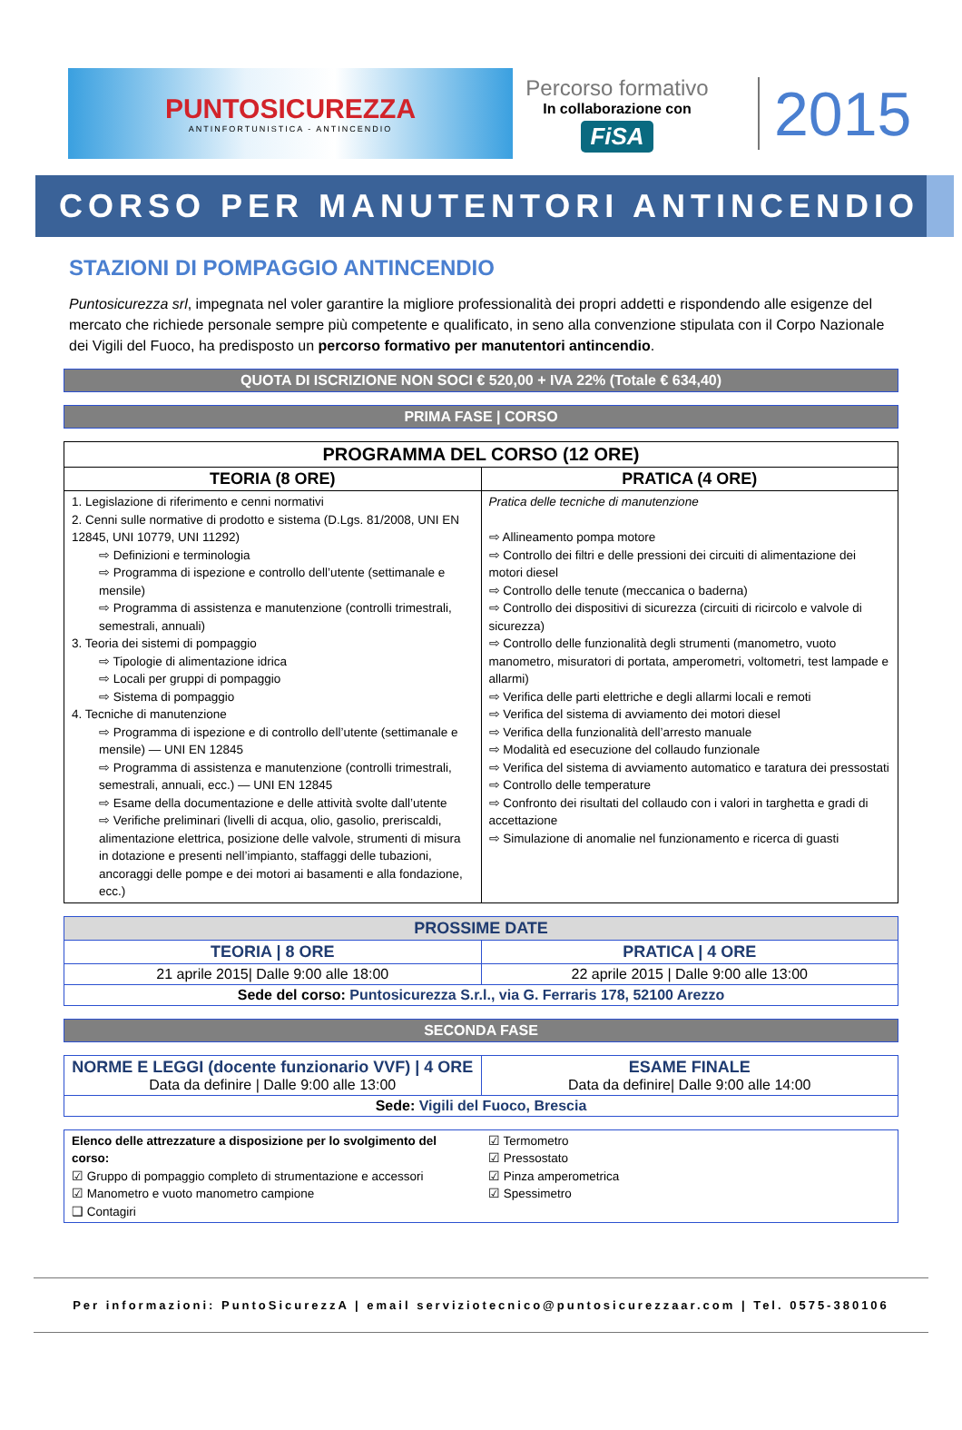PUNTOSICUREZZA
ANTINFORTUNISTICA - ANTINCENDIO
Percorso formativo
In collaborazione con
FiSA
2015
CORSO PER MANUTENTORI ANTINCENDIO
STAZIONI DI POMPAGGIO ANTINCENDIO
Puntosicurezza srl, impegnata nel voler garantire la migliore professionalità dei propri addetti e rispondendo alle esigenze del mercato che richiede personale sempre più competente e qualificato, in seno alla convenzione stipulata con il Corpo Nazionale dei Vigili del Fuoco, ha predisposto un percorso formativo per manutentori antincendio.
QUOTA DI ISCRIZIONE NON SOCI € 520,00 + IVA 22% (Totale € 634,40)
PRIMA FASE | CORSO
| PROGRAMMA DEL CORSO (12 ORE) | |
| --- | --- |
| TEORIA (8 ORE) | PRATICA (4 ORE) |
| 1. Legislazione di riferimento e cenni normativi 2. Cenni sulle normative di prodotto e sistema (D.Lgs. 81/2008, UNI EN 12845, UNI 10779, UNI 11292) ⇨ Definizioni e terminologia ⇨ Programma di ispezione e controllo dell’utente (settimanale e mensile) ⇨ Programma di assistenza e manutenzione (controlli trimestrali, semestrali, annuali) 3. Teoria dei sistemi di pompaggio ⇨ Tipologie di alimentazione idrica ⇨ Locali per gruppi di pompaggio ⇨ Sistema di pompaggio 4. Tecniche di manutenzione ⇨ Programma di ispezione e di controllo dell’utente (settimanale e mensile) — UNI EN 12845 ⇨ Programma di assistenza e manutenzione (controlli trimestrali, semestrali, annuali, ecc.) — UNI EN 12845 ⇨ Esame della documentazione e delle attività svolte dall’utente ⇨ Verifiche preliminari (livelli di acqua, olio, gasolio, preriscaldi, alimentazione elettrica, posizione delle valvole, strumenti di misura in dotazione e presenti nell’impianto, staffaggi delle tubazioni, ancoraggi delle pompe e dei motori ai basamenti e alla fondazione, ecc.) | Pratica delle tecniche di manutenzione ⇨ Allineamento pompa motore ⇨ Controllo dei filtri e delle pressioni dei circuiti di alimentazione dei motori diesel ⇨ Controllo delle tenute (meccanica o baderna) ⇨ Controllo dei dispositivi di sicurezza (circuiti di ricircolo e valvole di sicurezza) ⇨ Controllo delle funzionalità degli strumenti (manometro, vuoto manometro, misuratori di portata, amperometri, voltometri, test lampade e allarmi) ⇨ Verifica delle parti elettriche e degli allarmi locali e remoti ⇨ Verifica del sistema di avviamento dei motori diesel ⇨ Verifica della funzionalità dell’arresto manuale ⇨ Modalità ed esecuzione del collaudo funzionale ⇨ Verifica del sistema di avviamento automatico e taratura dei pressostati ⇨ Controllo delle temperature ⇨ Confronto dei risultati del collaudo con i valori in targhetta e gradi di accettazione ⇨ Simulazione di anomalie nel funzionamento e ricerca di guasti |
| PROSSIME DATE | |
| TEORIA / 8 ORE | PRATICA / 4 ORE |
| 21 aprile 2015/ Dalle 9:00 alle 18:00 | 22 aprile 2015 / Dalle 9:00 alle 13:00 |
| Sede del corso: Puntosicurezza S.r.l., via G. Ferraris 178, 52100 Arezzo | |
SECONDA FASE
| NORME E LEGGI (docente funzionario VVF) / 4 ORE Data da definire / Dalle 9:00 alle 13:00 | ESAME FINALE Data da definire/ Dalle 9:00 alle 14:00 |
| Sede: Vigili del Fuoco, Brescia | |
| Elenco delle attrezzature a disposizione per lo svolgimento del corso: ☑ Gruppo di pompaggio completo di strumentazione e accessori ☑ Manometro e vuoto manometro campione ❑ Contagiri | ☑ Termometro ☑ Pressostato ☑ Pinza amperometrica ☑ Spessimetro |
Per informazioni: PuntoSicurezzA | email serviziotecnico@puntosicurezzaar.com | Tel. 0575-380106